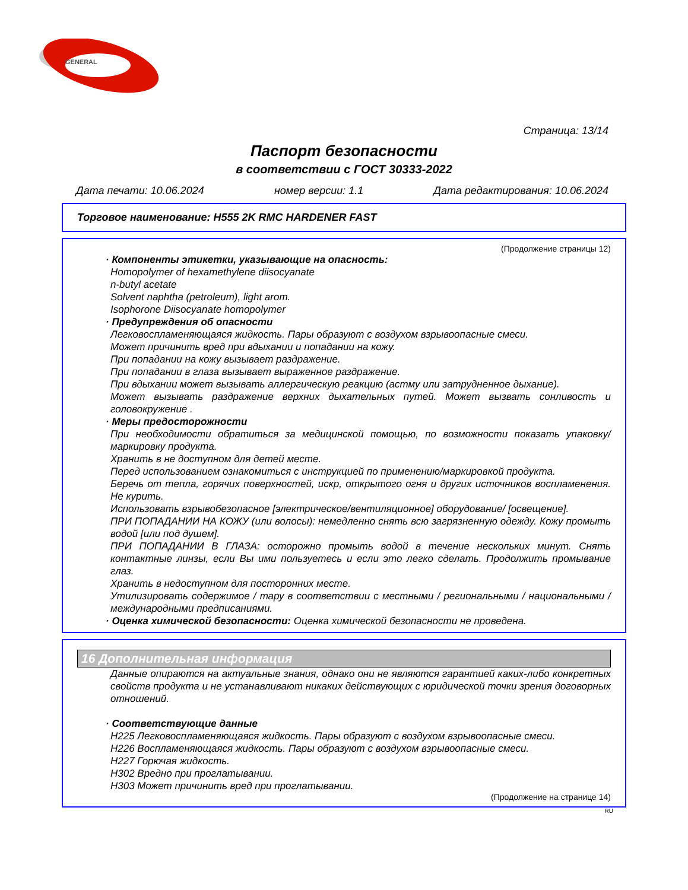GENERAL
Страница: 13/14
Паспорт безопасности
в соответствии с ГОСТ 30333-2022
Дата печати: 10.06.2024 номер версии: 1.1 Дата редактирования: 10.06.2024
Торговое наименование: H555 2K RMC HARDENER FAST
(Продолжение страницы 12)
· Компоненты этикетки, указывающие на опасность:
Homopolymer of hexamethylene diisocyanate
n-butyl acetate
Solvent naphtha (petroleum), light arom.
Isophorone Diisocyanate homopolymer
· Предупреждения об опасности
Легковоспламеняющаяся жидкость. Пары образуют с воздухом взрывоопасные смеси.
Может причинить вред при вдыхании и попадании на кожу.
При попадании на кожу вызывает раздражение.
При попадании в глаза вызывает выраженное раздражение.
При вдыхании может вызывать аллергическую реакцию (астму или затрудненное дыхание).
Может вызывать раздражение верхних дыхательных путей. Может вызвать сонливость и головокружение .
· Меры предосторожности
При необходимости обратиться за медицинской помощью, по возможности показать упаковку/маркировку продукта.
Хранить в не доступном для детей месте.
Перед использованием ознакомиться с инструкцией по применению/маркировкой продукта.
Беречь от тепла, горячих поверхностей, искр, открытого огня и других источников воспламенения. Не курить.
Использовать взрывобезопасное [электрическое/вентиляционное] оборудование/ [освещение].
ПРИ ПОПАДАНИИ НА КОЖУ (или волосы): немедленно снять всю загрязненную одежду. Кожу промыть водой [или под душем].
ПРИ ПОПАДАНИИ В ГЛАЗА: осторожно промыть водой в течение нескольких минут. Снять контактные линзы, если Вы ими пользуетесь и если это легко сделать. Продолжить промывание глаз.
Хранить в недоступном для посторонних месте.
Утилизировать содержимое / тару в соответствии с местными / региональными / национальными / международными предписаниями.
· Оценка химической безопасности: Оценка химической безопасности не проведена.
16 Дополнительная информация
Данные опираются на актуальные знания, однако они не являются гарантией каких-либо конкретных свойств продукта и не устанавливают никаких действующих с юридической точки зрения договорных отношений.
· Соответствующие данные
H225 Легковоспламеняющаяся жидкость. Пары образуют с воздухом взрывоопасные смеси.
H226 Воспламеняющаяся жидкость. Пары образуют с воздухом взрывоопасные смеси.
H227 Горючая жидкость.
H302 Вредно при проглатывании.
H303 Может причинить вред при проглатывании.
(Продолжение на странице 14)
RU